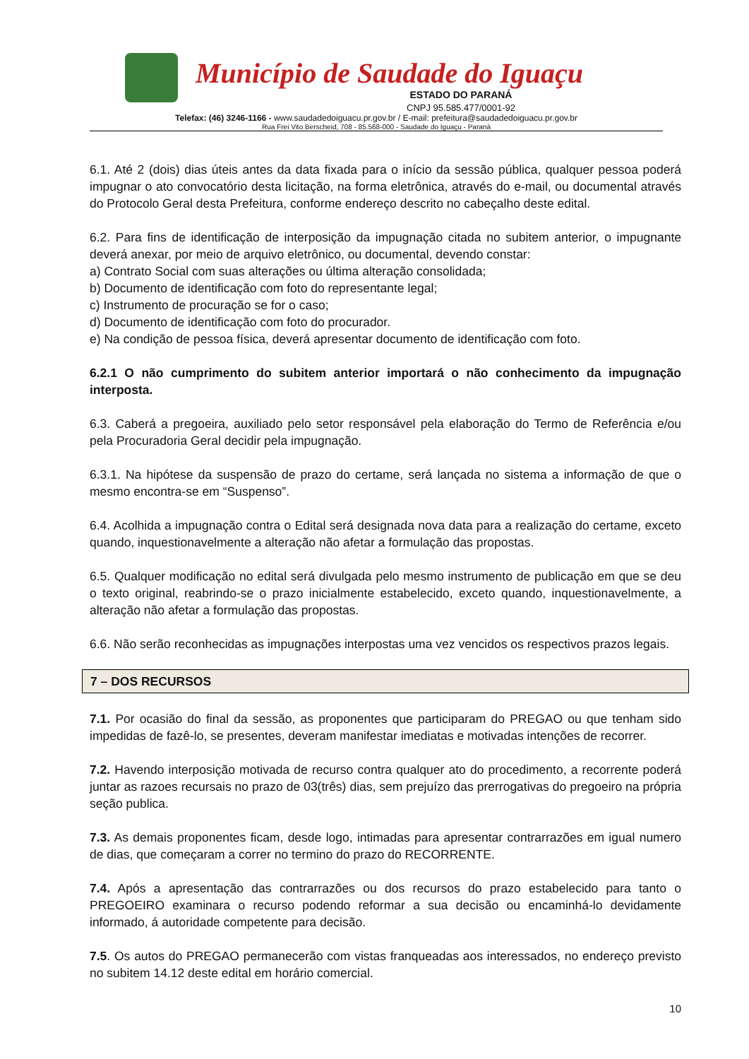Município de Saudade do Iguaçu
ESTADO DO PARANÁ
CNPJ 95.585.477/0001-92
Telefax: (46) 3246-1166 - www.saudadedoiguacu.pr.gov.br / E-mail: prefeitura@saudadedoiguacu.pr.gov.br
Rua Frei Vito Berscheid, 708 - 85.568-000 - Saudade do Iguaçu - Paraná
6.1. Até 2 (dois) dias úteis antes da data fixada para o início da sessão pública, qualquer pessoa poderá impugnar o ato convocatório desta licitação, na forma eletrônica, através do e-mail, ou documental através do Protocolo Geral desta Prefeitura, conforme endereço descrito no cabeçalho deste edital.
6.2. Para fins de identificação de interposição da impugnação citada no subitem anterior, o impugnante deverá anexar, por meio de arquivo eletrônico, ou documental, devendo constar:
a) Contrato Social com suas alterações ou última alteração consolidada;
b) Documento de identificação com foto do representante legal;
c) Instrumento de procuração se for o caso;
d) Documento de identificação com foto do procurador.
e) Na condição de pessoa física, deverá apresentar documento de identificação com foto.
6.2.1 O não cumprimento do subitem anterior importará o não conhecimento da impugnação interposta.
6.3. Caberá a pregoeira, auxiliado pelo setor responsável pela elaboração do Termo de Referência e/ou pela Procuradoria Geral decidir pela impugnação.
6.3.1. Na hipótese da suspensão de prazo do certame, será lançada no sistema a informação de que o mesmo encontra-se em “Suspenso”.
6.4. Acolhida a impugnação contra o Edital será designada nova data para a realização do certame, exceto quando, inquestionavelmente a alteração não afetar a formulação das propostas.
6.5. Qualquer modificação no edital será divulgada pelo mesmo instrumento de publicação em que se deu o texto original, reabrindo-se o prazo inicialmente estabelecido, exceto quando, inquestionavelmente, a alteração não afetar a formulação das propostas.
6.6. Não serão reconhecidas as impugnações interpostas uma vez vencidos os respectivos prazos legais.
7 – DOS RECURSOS
7.1. Por ocasião do final da sessão, as proponentes que participaram do PREGAO ou que tenham sido impedidas de fazê-lo, se presentes, deveram manifestar imediatas e motivadas intenções de recorrer.
7.2. Havendo interposição motivada de recurso contra qualquer ato do procedimento, a recorrente poderá juntar as razoes recursais no prazo de 03(três) dias, sem prejuízo das prerrogativas do pregoeiro na própria seção publica.
7.3. As demais proponentes ficam, desde logo, intimadas para apresentar contrarrazões em igual numero de dias, que começaram a correr no termino do prazo do RECORRENTE.
7.4. Após a apresentação das contrarrazões ou dos recursos do prazo estabelecido para tanto o PREGOEIRO examinara o recurso podendo reformar a sua decisão ou encaminhá-lo devidamente informado, á autoridade competente para decisão.
7.5. Os autos do PREGAO permanecerão com vistas franqueadas aos interessados, no endereço previsto no subitem 14.12 deste edital em horário comercial.
10